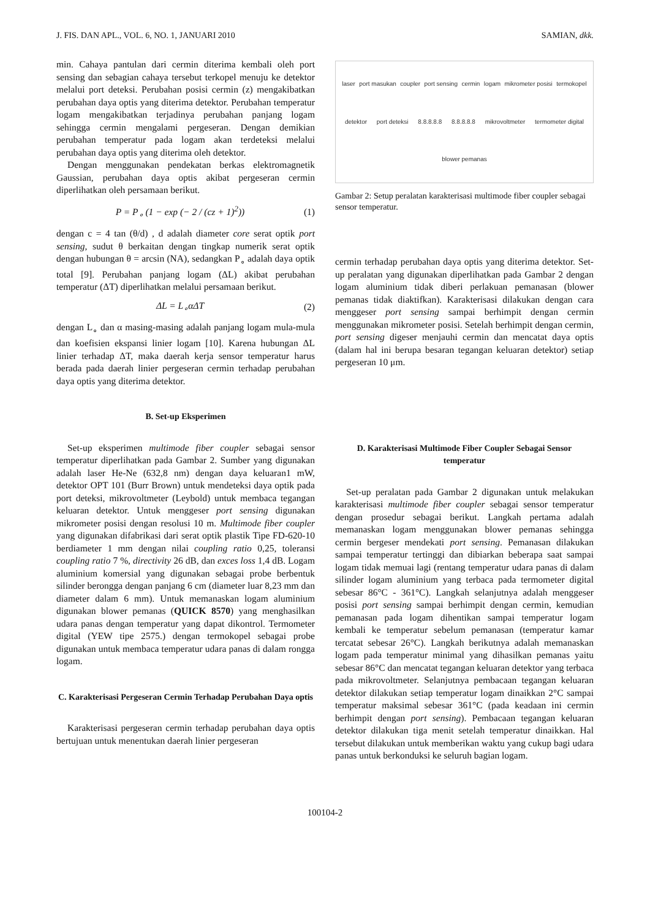J. FIS. DAN APL., VOL. 6, NO. 1, JANUARI 2010 SAMIAN, dkk.
min. Cahaya pantulan dari cermin diterima kembali oleh port sensing dan sebagian cahaya tersebut terkopel menuju ke detektor melalui port deteksi. Perubahan posisi cermin (z) mengakibatkan perubahan daya optis yang diterima detektor. Perubahan temperatur logam mengakibatkan terjadinya perubahan panjang logam sehingga cermin mengalami pergeseran. Dengan demikian perubahan temperatur pada logam akan terdeteksi melalui perubahan daya optis yang diterima oleh detektor.
Dengan menggunakan pendekatan berkas elektromagnetik Gaussian, perubahan daya optis akibat pergeseran cermin diperlihatkan oleh persamaan berikut.
P = P<sub>∘</sub> (1 − exp (− 2 / (cz + 1)<sup>2</sup>)) (1)
dengan c = 4 tan (θ/d) , d adalah diameter core serat optik port sensing, sudut θ berkaitan dengan tingkap numerik serat optik dengan hubungan θ = arcsin (NA), sedangkan P<sub>∘</sub> adalah daya optik total [9]. Perubahan panjang logam (ΔL) akibat perubahan temperatur (ΔT) diperlihatkan melalui persamaan berikut.
ΔL = L<sub>∘</sub>αΔT (2)
dengan L<sub>∘</sub> dan α masing-masing adalah panjang logam mula-mula dan koefisien ekspansi linier logam [10]. Karena hubungan ΔL linier terhadap ΔT, maka daerah kerja sensor temperatur harus berada pada daerah linier pergeseran cermin terhadap perubahan daya optis yang diterima detektor.
B. Set-up Eksperimen
Set-up eksperimen multimode fiber coupler sebagai sensor temperatur diperlihatkan pada Gambar 2. Sumber yang digunakan adalah laser He-Ne (632,8 nm) dengan daya keluaran1 mW, detektor OPT 101 (Burr Brown) untuk mendeteksi daya optik pada port deteksi, mikrovoltmeter (Leybold) untuk membaca tegangan keluaran detektor. Untuk menggeser port sensing digunakan mikrometer posisi dengan resolusi 10 m. Multimode fiber coupler yang digunakan difabrikasi dari serat optik plastik Tipe FD-620-10 berdiameter 1 mm dengan nilai coupling ratio 0,25, toleransi coupling ratio 7 %, directivity 26 dB, dan exces loss 1,4 dB. Logam aluminium komersial yang digunakan sebagai probe berbentuk silinder berongga dengan panjang 6 cm (diameter luar 8,23 mm dan diameter dalam 6 mm). Untuk memanaskan logam aluminium digunakan blower pemanas (QUICK 8570) yang menghasilkan udara panas dengan temperatur yang dapat dikontrol. Termometer digital (YEW tipe 2575.) dengan termokopel sebagai probe digunakan untuk membaca temperatur udara panas di dalam rongga logam.
C. Karakterisasi Pergeseran Cermin Terhadap Perubahan Daya optis
Karakterisasi pergeseran cermin terhadap perubahan daya optis bertujuan untuk menentukan daerah linier pergeseran
laser port masukan coupler port sensing cermin logam mikrometer posisi termokopel detektor port deteksi 8.8.8.8.8 8.8.8.8.8 mikrovoltmeter termometer digital blower pemanas
Gambar 2: Setup peralatan karakterisasi multimode fiber coupler sebagai sensor temperatur.
cermin terhadap perubahan daya optis yang diterima detektor. Set-up peralatan yang digunakan diperlihatkan pada Gambar 2 dengan logam aluminium tidak diberi perlakuan pemanasan (blower pemanas tidak diaktifkan). Karakterisasi dilakukan dengan cara menggeser port sensing sampai berhimpit dengan cermin menggunakan mikrometer posisi. Setelah berhimpit dengan cermin, port sensing digeser menjauhi cermin dan mencatat daya optis (dalam hal ini berupa besaran tegangan keluaran detektor) setiap pergeseran 10 μm.
D. Karakterisasi Multimode Fiber Coupler Sebagai Sensor temperatur
Set-up peralatan pada Gambar 2 digunakan untuk melakukan karakterisasi multimode fiber coupler sebagai sensor temperatur dengan prosedur sebagai berikut. Langkah pertama adalah memanaskan logam menggunakan blower pemanas sehingga cermin bergeser mendekati port sensing. Pemanasan dilakukan sampai temperatur tertinggi dan dibiarkan beberapa saat sampai logam tidak memuai lagi (rentang temperatur udara panas di dalam silinder logam aluminium yang terbaca pada termometer digital sebesar 86°C - 361°C). Langkah selanjutnya adalah menggeser posisi port sensing sampai berhimpit dengan cermin, kemudian pemanasan pada logam dihentikan sampai temperatur logam kembali ke temperatur sebelum pemanasan (temperatur kamar tercatat sebesar 26°C). Langkah berikutnya adalah memanaskan logam pada temperatur minimal yang dihasilkan pemanas yaitu sebesar 86°C dan mencatat tegangan keluaran detektor yang terbaca pada mikrovoltmeter. Selanjutnya pembacaan tegangan keluaran detektor dilakukan setiap temperatur logam dinaikkan 2°C sampai temperatur maksimal sebesar 361°C (pada keadaan ini cermin berhimpit dengan port sensing). Pembacaan tegangan keluaran detektor dilakukan tiga menit setelah temperatur dinaikkan. Hal tersebut dilakukan untuk memberikan waktu yang cukup bagi udara panas untuk berkonduksi ke seluruh bagian logam.
100104-2